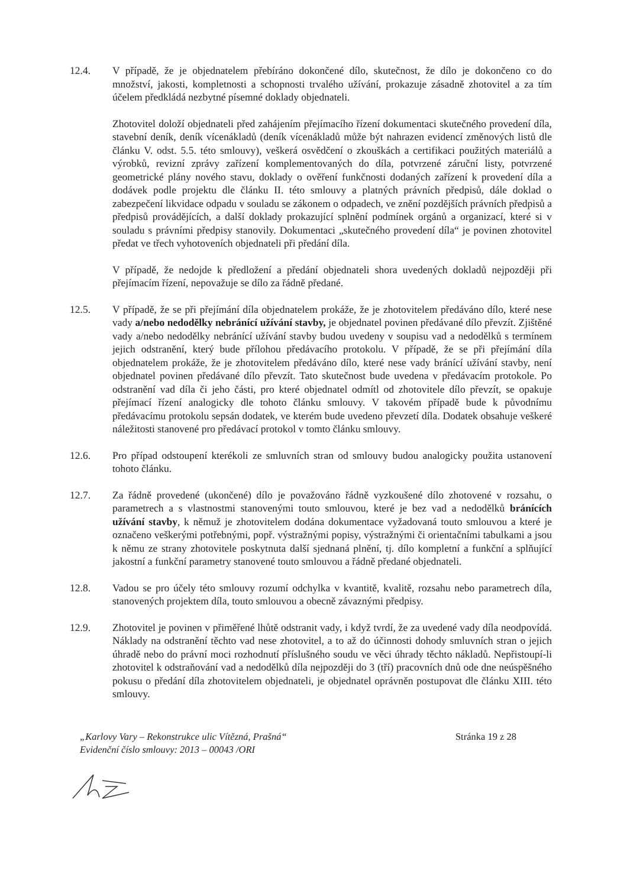12.4. V případě, že je objednatelem přebíráno dokončené dílo, skutečnost, že dílo je dokončeno co do množství, jakosti, kompletnosti a schopnosti trvalého užívání, prokazuje zásadně zhotovitel a za tím účelem předkládá nezbytné písemné doklady objednateli.
Zhotovitel doloží objednateli před zahájením přejímacího řízení dokumentaci skutečného provedení díla, stavební deník, deník vícenákladů (deník vícenákladů může být nahrazen evidencí změnových listů dle článku V. odst. 5.5. této smlouvy), veškerá osvědčení o zkouškách a certifikaci použitých materiálů a výrobků, revizní zprávy zařízení komplementovaných do díla, potvrzené záruční listy, potvrzené geometrické plány nového stavu, doklady o ověření funkčnosti dodaných zařízení k provedení díla a dodávek podle projektu dle článku II. této smlouvy a platných právních předpisů, dále doklad o zabezpečení likvidace odpadu v souladu se zákonem o odpadech, ve znění pozdějších právních předpisů a předpisů provádějících, a další doklady prokazující splnění podmínek orgánů a organizací, které si v souladu s právními předpisy stanovily. Dokumentaci „skutečného provedení díla“ je povinen zhotovitel předat ve třech vyhotoveních objednateli při předání díla.
V případě, že nedojde k předložení a předání objednateli shora uvedených dokladů nejpozději při přejímacím řízení, nepovažuje se dílo za řádně předané.
12.5. V případě, že se při přejímání díla objednatelem prokáže, že je zhotovitelem předáváno dílo, které nese vady a/nebo nedodělky nebránící užívání stavby, je objednatel povinen předávané dílo převzít. Zjištěné vady a/nebo nedodělky nebránící užívání stavby budou uvedeny v soupisu vad a nedodělků s termínem jejich odstranění, který bude přílohou předávacího protokolu. V případě, že se při přejímání díla objednatelem prokáže, že je zhotovitelem předáváno dílo, které nese vady bránící užívání stavby, není objednatel povinen předávané dílo převzít. Tato skutečnost bude uvedena v předávacím protokole. Po odstranění vad díla či jeho části, pro které objednatel odmítl od zhotovitele dílo převzít, se opakuje přejímací řízení analogicky dle tohoto článku smlouvy. V takovém případě bude k původnímu předávacímu protokolu sepsán dodatek, ve kterém bude uvedeno převzetí díla. Dodatek obsahuje veškeré náležitosti stanovené pro předávací protokol v tomto článku smlouvy.
12.6. Pro případ odstoupení kterékoli ze smluvních stran od smlouvy budou analogicky použita ustanovení tohoto článku.
12.7. Za řádně provedené (ukončené) dílo je považováno řádně vyzkoušené dílo zhotovené v rozsahu, o parametrech a s vlastnostmi stanovenými touto smlouvou, které je bez vad a nedodělků bránících užívání stavby, k němuž je zhotovitelem dodána dokumentace vyžadovaná touto smlouvou a které je označeno veškerými potřebnými, popř. výstražnými popisy, výstražnými či orientačními tabulkami a jsou k němu ze strany zhotovitele poskytnuta další sjednaná plnění, tj. dílo kompletní a funkční a splňující jakostní a funkční parametry stanovené touto smlouvou a řádně předané objednateli.
12.8. Vadou se pro účely této smlouvy rozumí odchylka v kvantitě, kvalitě, rozsahu nebo parametrech díla, stanovených projektem díla, touto smlouvou a obecně závaznými předpisy.
12.9. Zhotovitel je povinen v přiměřené lhůtě odstranit vady, i když tvrdí, že za uvedené vady díla neodpovídá. Náklady na odstranění těchto vad nese zhotovitel, a to až do účinnosti dohody smluvních stran o jejich úhradě nebo do právní moci rozhodnutí příslušného soudu ve věci úhrady těchto nákladů. Nepřistoupí-li zhotovitel k odstraňování vad a nedodělků díla nejpozději do 3 (tří) pracovních dnů ode dne neúspěšného pokusu o předání díla zhotovitelem objednateli, je objednatel oprávněn postupovat dle článku XIII. této smlouvy.
„Karlovy Vary – Rekonstrukce ulic Vítězná, Prašná“
Evidenční číslo smlouvy: 2013 – 00043 /ORI
Stránka 19 z 28